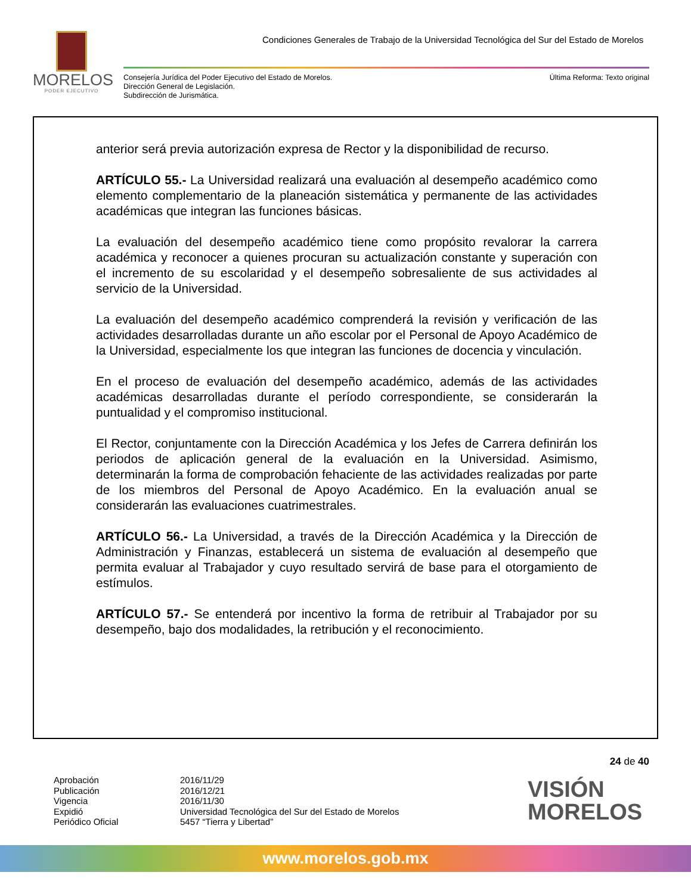MORELOS
PODER EJECUTIVO
Condiciones Generales de Trabajo de la Universidad Tecnológica del Sur del Estado de Morelos
Consejería Jurídica del Poder Ejecutivo del Estado de Morelos.
Dirección General de Legislación.
Subdirección de Jurismática.
Última Reforma: Texto original
anterior será previa autorización expresa de Rector y la disponibilidad de recurso.
ARTÍCULO 55.- La Universidad realizará una evaluación al desempeño académico como elemento complementario de la planeación sistemática y permanente de las actividades académicas que integran las funciones básicas.
La evaluación del desempeño académico tiene como propósito revalorar la carrera académica y reconocer a quienes procuran su actualización constante y superación con el incremento de su escolaridad y el desempeño sobresaliente de sus actividades al servicio de la Universidad.
La evaluación del desempeño académico comprenderá la revisión y verificación de las actividades desarrolladas durante un año escolar por el Personal de Apoyo Académico de la Universidad, especialmente los que integran las funciones de docencia y vinculación.
En el proceso de evaluación del desempeño académico, además de las actividades académicas desarrolladas durante el período correspondiente, se considerarán la puntualidad y el compromiso institucional.
El Rector, conjuntamente con la Dirección Académica y los Jefes de Carrera definirán los periodos de aplicación general de la evaluación en la Universidad. Asimismo, determinarán la forma de comprobación fehaciente de las actividades realizadas por parte de los miembros del Personal de Apoyo Académico. En la evaluación anual se considerarán las evaluaciones cuatrimestrales.
ARTÍCULO 56.- La Universidad, a través de la Dirección Académica y la Dirección de Administración y Finanzas, establecerá un sistema de evaluación al desempeño que permita evaluar al Trabajador y cuyo resultado servirá de base para el otorgamiento de estímulos.
ARTÍCULO 57.- Se entenderá por incentivo la forma de retribuir al Trabajador por su desempeño, bajo dos modalidades, la retribución y el reconocimiento.
24 de 40
Aprobación
Publicación
Vigencia
Expidió
Periódico Oficial
2016/11/29
2016/12/21
2016/11/30
Universidad Tecnológica del Sur del Estado de Morelos
5457 “Tierra y Libertad”
VISIÓN
MORELOS
www.morelos.gob.mx